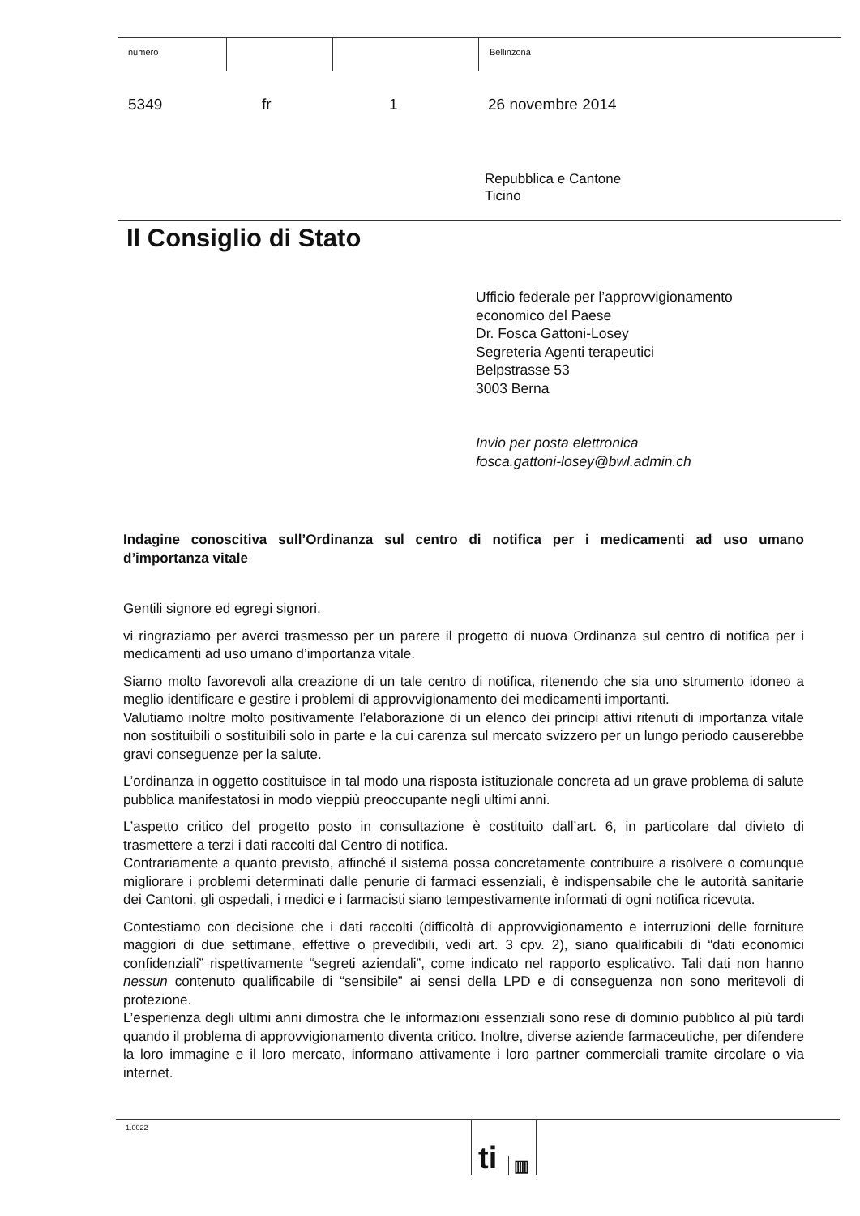numero Bellinzona
5349 fr 1 26 novembre 2014
Repubblica e Cantone
Ticino
Il Consiglio di Stato
Ufficio federale per l’approvvigionamento
economico del Paese
Dr. Fosca Gattoni-Losey
Segreteria Agenti terapeutici
Belpstrasse 53
3003 Berna
Invio per posta elettronica
fosca.gattoni-losey@bwl.admin.ch
Indagine conoscitiva sull’Ordinanza sul centro di notifica per i medicamenti ad uso umano d’importanza vitale
Gentili signore ed egregi signori,
vi ringraziamo per averci trasmesso per un parere il progetto di nuova Ordinanza sul centro di notifica per i medicamenti ad uso umano d’importanza vitale.
Siamo molto favorevoli alla creazione di un tale centro di notifica, ritenendo che sia uno strumento idoneo a meglio identificare e gestire i problemi di approvvigionamento dei medicamenti importanti.
Valutiamo inoltre molto positivamente l’elaborazione di un elenco dei principi attivi ritenuti di importanza vitale non sostituibili o sostituibili solo in parte e la cui carenza sul mercato svizzero per un lungo periodo causerebbe gravi conseguenze per la salute.
L’ordinanza in oggetto costituisce in tal modo una risposta istituzionale concreta ad un grave problema di salute pubblica manifestatosi in modo vieppiù preoccupante negli ultimi anni.
L’aspetto critico del progetto posto in consultazione è costituito dall’art. 6, in particolare dal divieto di trasmettere a terzi i dati raccolti dal Centro di notifica.
Contrariamente a quanto previsto, affinché il sistema possa concretamente contribuire a risolvere o comunque migliorare i problemi determinati dalle penurie di farmaci essenziali, è indispensabile che le autorità sanitarie dei Cantoni, gli ospedali, i medici e i farmacisti siano tempestivamente informati di ogni notifica ricevuta.
Contestiamo con decisione che i dati raccolti (difficoltà di approvvigionamento e interruzioni delle forniture maggiori di due settimane, effettive o prevedibili, vedi art. 3 cpv. 2), siano qualificabili di “dati economici confidenziali” rispettivamente “segreti aziendali”, come indicato nel rapporto esplicativo. Tali dati non hanno nessun contenuto qualificabile di “sensibile” ai sensi della LPD e di conseguenza non sono meritevoli di protezione.
L’esperienza degli ultimi anni dimostra che le informazioni essenziali sono rese di dominio pubblico al più tardi quando il problema di approvvigionamento diventa critico. Inoltre, diverse aziende farmaceutiche, per difendere la loro immagine e il loro mercato, informano attivamente i loro partner commerciali tramite circolare o via internet.
1.0022 ti ▥